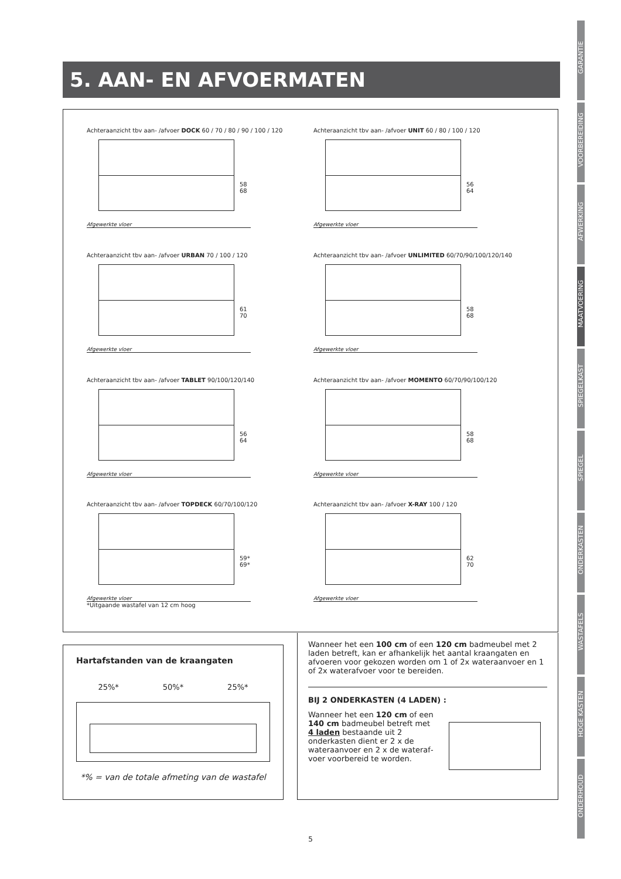5. AAN- EN AFVOERMATEN
GARANTIE
VOORBEREIDING
AFWERKING
MAATVOERING
SPIEGELKAST
SPIEGEL
ONDERKASTEN
WASTAFELS
HOGE KASTEN
ONDERHOUD
Achteraanzicht tbv aan- /afvoer DOCK 60 / 70 / 80 / 90 / 100 / 120
58 68
Afgewerkte vloer
Achteraanzicht tbv aan- /afvoer UNIT 60 / 80 / 100 / 120
56 64
Afgewerkte vloer
Achteraanzicht tbv aan- /afvoer URBAN 70 / 100 / 120
61 70
Afgewerkte vloer
Achteraanzicht tbv aan- /afvoer UNLIMITED 60/70/90/100/120/140
58 68
Afgewerkte vloer
Achteraanzicht tbv aan- /afvoer TABLET 90/100/120/140
56 64
Afgewerkte vloer
Achteraanzicht tbv aan- /afvoer MOMENTO 60/70/90/100/120
58 68
Afgewerkte vloer
Achteraanzicht tbv aan- /afvoer TOPDECK 60/70/100/120
59* 69*
Afgewerkte vloer
*Uitgaande wastafel van 12 cm hoog
Achteraanzicht tbv aan- /afvoer X-RAY 100 / 120
62 70
Afgewerkte vloer
Hartafstanden van de kraangaten
25%* 50%* 25%*
*% = van de totale afmeting van de wastafel
Wanneer het een 100 cm of een 120 cm badmeubel met 2 laden betreft, kan er afhankelijk het aantal kraangaten en afvoeren voor gekozen worden om 1 of 2x wateraanvoer en 1 of 2x waterafvoer voor te bereiden.
BIJ 2 ONDERKASTEN (4 LADEN) :
Wanneer het een 120 cm of een 140 cm badmeubel betreft met 4 laden bestaande uit 2 onderkasten dient er 2 x de wateraanvoer en 2 x de wateraf­voer voorbereid te worden.
5